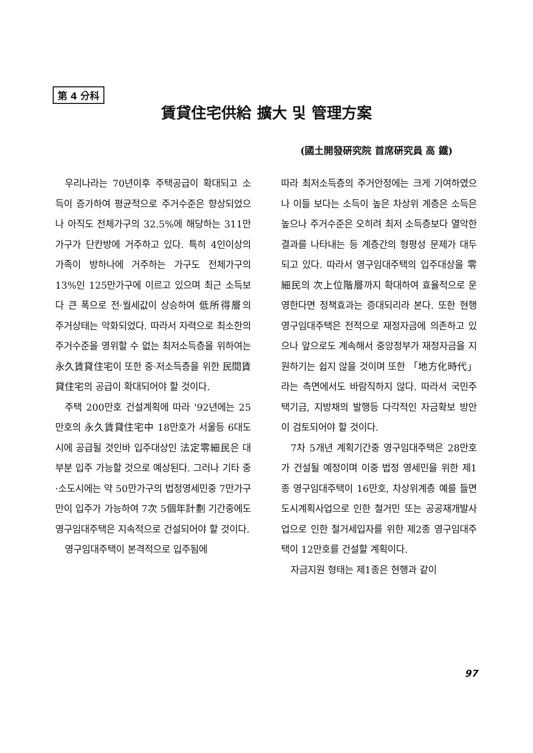第 4 分科
賃貸住宅供給 擴大 및 管理方案
(國土開發硏究院 首席硏究員 高 鐵)
우리나라는 70년이후 주택공급이 확대되고 소득이 증가하여 평균적으로 주거수준은 향상되었으나 아직도 전체가구의 32.5%에 해당하는 311만가구가 단칸방에 거주하고 있다. 특히 4인이상의 가족이 방하나에 거주하는 가구도 전체가구의 13%인 125만가구에 이르고 있으며 최근 소득보다 큰 폭으로 전·월세값이 상승하여 低所得層의 주거상태는 악화되었다. 따라서 자력으로 최소한의 주거수준을 영위할 수 없는 최저소득층을 위하여는 永久賃貸住宅이 또한 중·저소득층을 위한 民間賃貸住宅의 공급이 확대되어야 할 것이다.
주택 200만호 건설계획에 따라 '92년에는 25만호의 永久賃貸住宅中 18만호가 서울등 6대도시에 공급될 것인바 입주대상인 法定零細民은 대부분 입주 가능할 것으로 예상된다. 그러나 기타 중·소도시에는 약 50만가구의 법정영세민중 7만가구만이 입주가 가능하여 7次 5個年計劃 기간중에도 영구임대주택은 지속적으로 건설되어야 할 것이다.
영구임대주택이 본격적으로 입주됨에
따라 최저소득층의 주거안정에는 크게 기여하였으나 이들 보다는 소득이 높은 차상위 계층은 소득은 높으나 주거수준은 오히려 최저 소득층보다 열악한 결과를 나타내는 등 계층간의 형평성 문제가 대두되고 있다. 따라서 영구임대주택의 입주대상을 零細民의 次上位階層까지 확대하여 효율적으로 운영한다면 정책효과는 증대되리라 본다. 또한 현행 영구임대주택은 전적으로 재정자금에 의존하고 있으나 앞으로도 계속해서 중앙정부가 재정자금을 지원하기는 쉽지 않을 것이며 또한 「地方化時代」라는 측면에서도 바람직하지 않다. 따라서 국민주택기금, 지방채의 발행등 다각적인 자금확보 방안이 검토되어야 할 것이다.
7차 5개년 계획기간중 영구임대주택은 28만호가 건설될 예정이며 이중 법정 영세민을 위한 제1종 영구임대주택이 16만호, 차상위계층 예를 들면 도시계획사업으로 인한 철거민 또는 공공재개발사업으로 인한 철거세입자를 위한 제2종 영구임대주택이 12만호를 건설할 계획이다.
자금지원 형태는 제1종은 현행과 같이
97